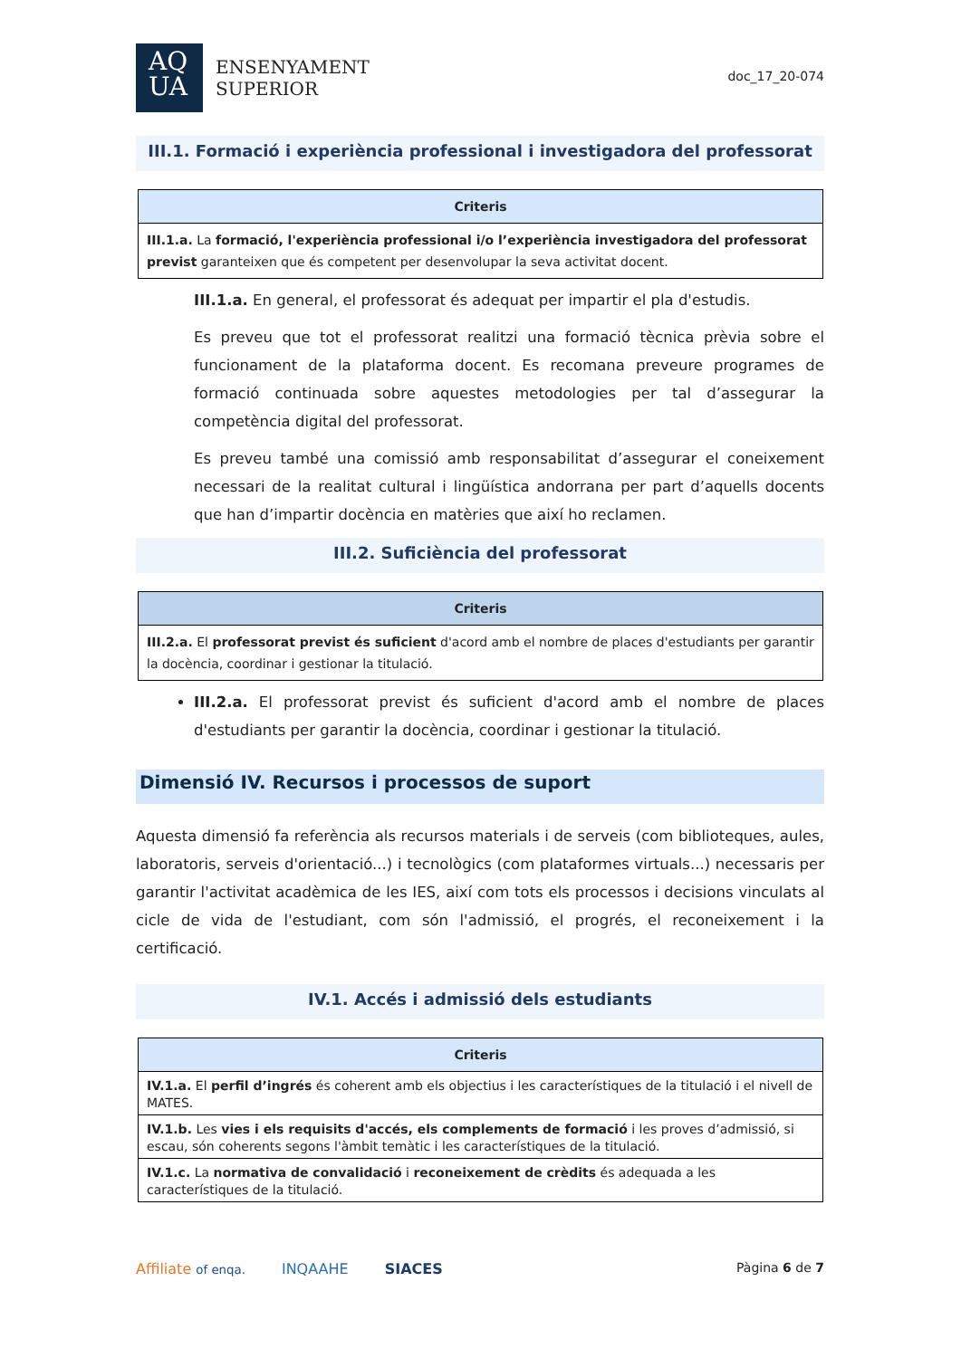AQ
UA
ENSENYAMENT
SUPERIOR
doc_17_20-074
III.1. Formació i experiència professional i investigadora del professorat
| Criteris |
| --- |
| III.1.a. La formació, l'experiència professional i/o l’experiència investigadora del professorat previst garanteixen que és competent per desenvolupar la seva activitat docent. |
III.1.a. En general, el professorat és adequat per impartir el pla d'estudis.
Es preveu que tot el professorat realitzi una formació tècnica prèvia sobre el funcionament de la plataforma docent. Es recomana preveure programes de formació continuada sobre aquestes metodologies per tal d’assegurar la competència digital del professorat.
Es preveu també una comissió amb responsabilitat d’assegurar el coneixement necessari de la realitat cultural i lingüística andorrana per part d’aquells docents que han d’impartir docència en matèries que així ho reclamen.
III.2. Suficiència del professorat
| Criteris |
| --- |
| III.2.a. El professorat previst és suficient d'acord amb el nombre de places d'estudiants per garantir la docència, coordinar i gestionar la titulació. |
III.2.a. El professorat previst és suficient d'acord amb el nombre de places d'estudiants per garantir la docència, coordinar i gestionar la titulació.
Dimensió IV. Recursos i processos de suport
Aquesta dimensió fa referència als recursos materials i de serveis (com biblioteques, aules, laboratoris, serveis d'orientació...) i tecnològics (com plataformes virtuals...) necessaris per garantir l'activitat acadèmica de les IES, així com tots els processos i decisions vinculats al cicle de vida de l'estudiant, com són l'admissió, el progrés, el reconeixement i la certificació.
IV.1. Accés i admissió dels estudiants
| Criteris |
| --- |
| IV.1.a. El perfil d’ingrés és coherent amb els objectius i les característiques de la titulació i el nivell de MATES. |
| IV.1.b. Les vies i els requisits d'accés, els complements de formació i les proves d’admissió, si escau, són coherents segons l'àmbit temàtic i les característiques de la titulació. |
| IV.1.c. La normativa de convalidació i reconeixement de crèdits és adequada a les característiques de la titulació. |
Affiliate of enqa. INQAAHE SIACES
Pàgina 6 de 7